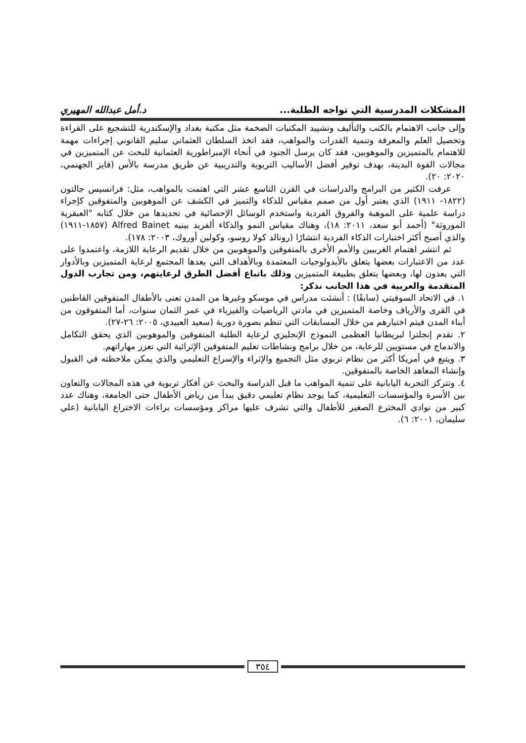المشكلات المدرسية التي تواجه الطلبة... د.أمل عبدالله المهيري
وإلى جانب الاهتمام بالكتب والتأليف وتشييد المكتبات الضخمة مثل مكتبة بغداد والإسكندرية للتشجيع على القراءة وتحصيل العلم والمعرفة وتنمية القدرات والمواهب، فقد اتخذ السلطان العثماني سليم القانوني إجراءات مهمة للاهتمام بالمتميزين والموهوبين، فقد كان يرسل الجنود في أنحاء الإمبراطورية العثمانية للبحث عن المتميزين في مجالات القوة البدينة، بهدف توفير أفضل الأساليب التربوية والتدريبية عن طريق مدرسة بالأس (فايز الجهنمي، ٢٠٢٠: ٢٠).
عرفت الكثير من البرامج والدراسات في القرن التاسع عشر التي اهتمت بالمواهب، مثل: فرانسيس جالتون (١٨٢٢- ١٩١١) الذي يعتبر أول من صمم مقياس للذكاء والتميز في الكشف عن الموهوبين والمتفوقين كإجراء دراسة علمية على الموهبة والفروق الفردية واستخدم الوسائل الإحصائية في تحديدها من خلال كتابه "العبقرية الموروثة" (أحمد أبو سعد، ٢٠١١: ١٨)، وهناك مقياس النمو والذكاء ألفريد بينيه Alfred Bainet (١٨٥٧-١٩١١) والذي أصبح أكثر اختبارات الذكاء الفردية انتشارًا (رونالد كولا روسو، وكولين أوروك، ٢٠٠٣: ١٧٨).
ثم انتشر اهتمام الغربيين والأمم الأخرى بالمتفوقين والموهوبين من خلال تقديم الرعاية اللازمة، واعتمدوا على عدد من الاعتبارات بعضها يتعلق بالأيدولوجيات المعتمدة وبالأهداف التي يعدها المجتمع لرعاية المتميزين وبالأدوار التي يعدون لها، وبعضها يتعلق بطبيعة المتميزين وذلك باتباع أفضل الطرق لرعايتهم، ومن تجارب الدول المتقدمة والعربية في هذا الجانب نذكر:
١. في الاتحاد السوفيتي (سابقًا) : أنشئت مدراس في موسكو وغيرها من المدن تعنى بالأطفال المتفوقين القاطنين في القرى والأرياف وخاصة المتميزين في مادتي الرياضيات والفيزياء في عمر الثمان سنوات، أما المتفوقون من أبناء المدن فيتم اختيارهم من خلال المسابقات التي تنظم بصورة دورية (سعيد العبيدي، ٢٠٠٥: ٢٦-٢٧).
٢. تقدم إنجلترا لبريطانيا العظمى النموذج الإنجليزي لرعاية الطلبة المتفوقين والموهوبين الذي يحقق التكامل والاندماج في مستويين للرعاية، من خلال برامج ونشاطات تعليم المتفوقين الإثرائية التي تعزز مهاراتهم.
٣. ويتبع في أمريكا أكثر من نظام تربوي مثل التجميع والإثراء والإسراع التعليمي والذي يمكن ملاحظته في القبول وإنشاء المعاهد الخاصة بالمتفوقين.
٤. وتتركز التجربة اليابانية على تنمية المواهب ما قبل الدراسة والبحث عن أفكار تربوية في هذه المجالات والتعاون بين الأسرة والمؤسسات التعليمية، كما يوجد نظام تعليمي دقيق يبدأ من رياض الأطفال حتى الجامعة، وهناك عدد كبير من نوادي المخترع الصغير للأطفال والتي تشرف عليها مراكز ومؤسسات براءات الاختراع اليابانية (علي سليمان، ٢٠٠١: ٦).
٣٥٤